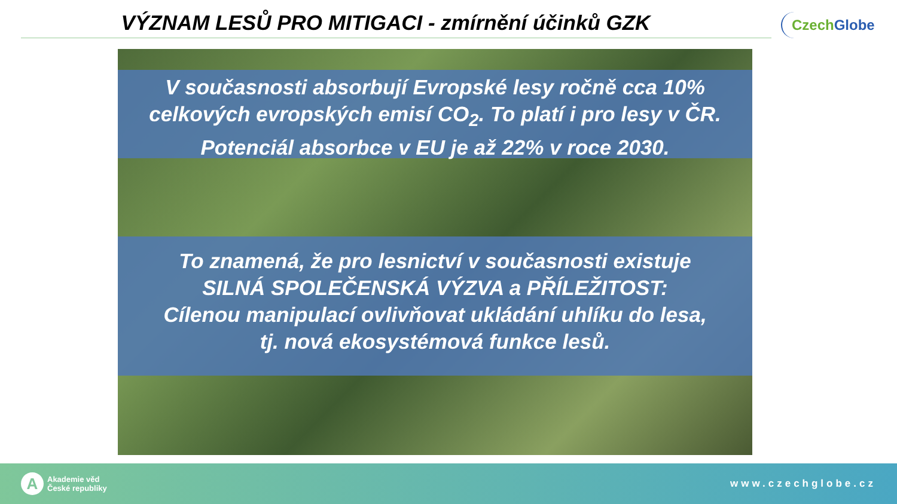VÝZNAM LESŮ PRO MITIGACI - zmírnění účinků GZK
Czech Globe
V současnosti absorbují Evropské lesy ročně cca 10%
celkových evropských emisí CO<sub>2</sub>. To platí i pro lesy v ČR.
Potenciál absorbce v EU je až 22% v roce 2030.
To znamená, že pro lesnictví v současnosti existuje
SILNÁ SPOLEČENSKÁ VÝZVA a PŘÍLEŽITOST:
Cílenou manipulací ovlivňovat ukládání uhlíku do lesa,
tj. nová ekosystémová funkce lesů.
A
Akademie věd
České republiky
www.czechglobe.cz